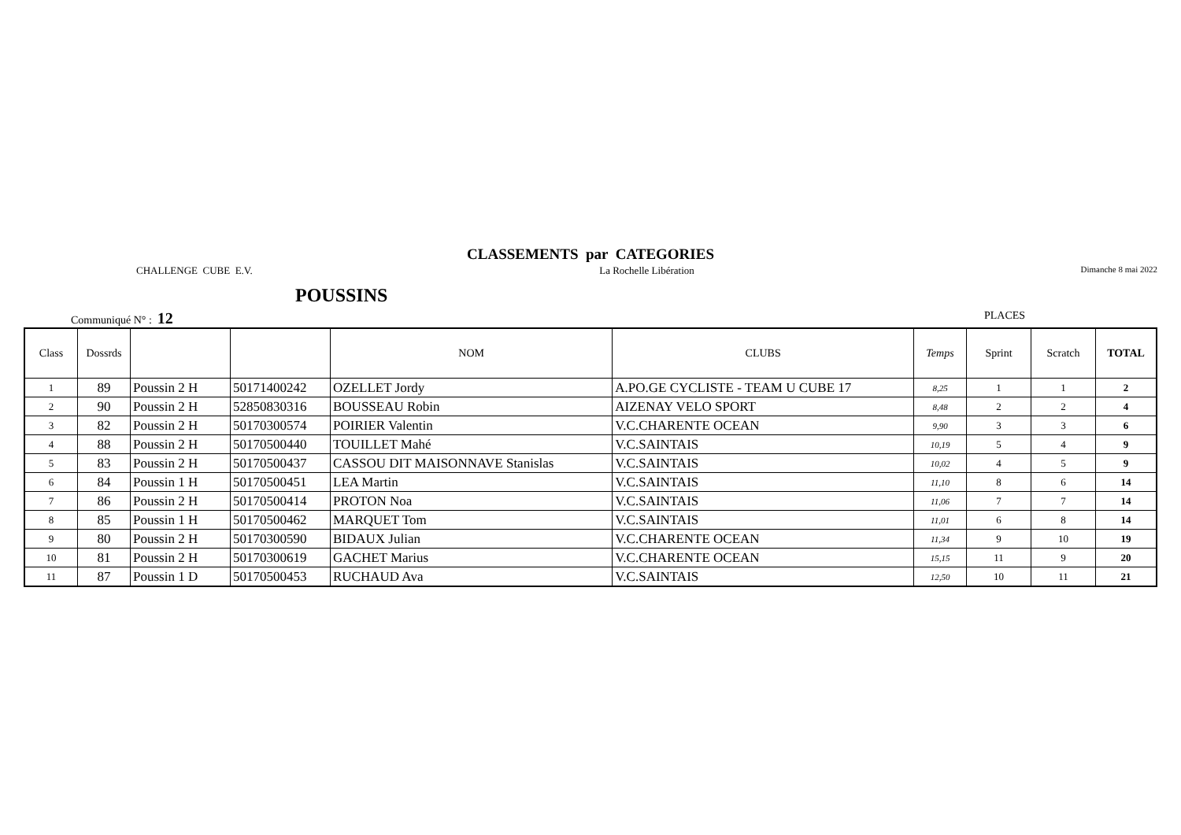CLASSEMENTS par CATEGORIES
CHALLENGE CUBE E.V. La Rochelle Libération
Dimanche 8 mai 2022
POUSSINS
Communiqué N° : 12
PLACES
| Class | Dossrds | | | NOM | CLUBS | Temps | Sprint | Scratch | TOTAL |
| --- | --- | --- | --- | --- | --- | --- | --- | --- | --- |
| 1 | 89 | Poussin 2 H | 50171400242 | OZELLET Jordy | A.PO.GE CYCLISTE - TEAM U CUBE 17 | 8,25 | 1 | 1 | 2 |
| 2 | 90 | Poussin 2 H | 52850830316 | BOUSSEAU Robin | AIZENAY VELO SPORT | 8,48 | 2 | 2 | 4 |
| 3 | 82 | Poussin 2 H | 50170300574 | POIRIER Valentin | V.C.CHARENTE OCEAN | 9,90 | 3 | 3 | 6 |
| 4 | 88 | Poussin 2 H | 50170500440 | TOUILLET Mahé | V.C.SAINTAIS | 10,19 | 5 | 4 | 9 |
| 5 | 83 | Poussin 2 H | 50170500437 | CASSOU DIT MAISONNAVE Stanislas | V.C.SAINTAIS | 10,02 | 4 | 5 | 9 |
| 6 | 84 | Poussin 1 H | 50170500451 | LEA Martin | V.C.SAINTAIS | 11,10 | 8 | 6 | 14 |
| 7 | 86 | Poussin 2 H | 50170500414 | PROTON Noa | V.C.SAINTAIS | 11,06 | 7 | 7 | 14 |
| 8 | 85 | Poussin 1 H | 50170500462 | MARQUET Tom | V.C.SAINTAIS | 11,01 | 6 | 8 | 14 |
| 9 | 80 | Poussin 2 H | 50170300590 | BIDAUX Julian | V.C.CHARENTE OCEAN | 11,34 | 9 | 10 | 19 |
| 10 | 81 | Poussin 2 H | 50170300619 | GACHET Marius | V.C.CHARENTE OCEAN | 15,15 | 11 | 9 | 20 |
| 11 | 87 | Poussin 1 D | 50170500453 | RUCHAUD Ava | V.C.SAINTAIS | 12,50 | 10 | 11 | 21 |